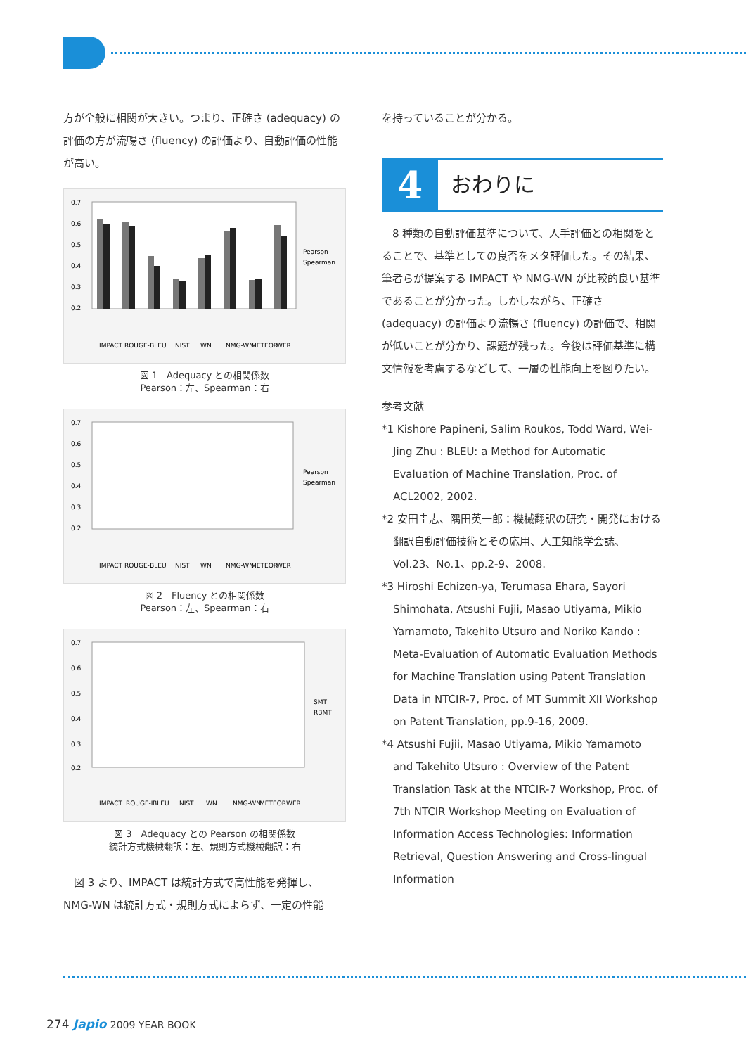方が全般に相関が大きい。つまり、正確さ (adequacy) の評価の方が流暢さ (fluency) の評価より、自動評価の性能が高い。
0.7
0.6
0.5
0.4
0.3
0.2
Pearson
Spearman
IMPACT
ROUGE-L
BLEU
NIST
WN
NMG-WN
METEOR
WER
図 1　Adequacy との相関係数
Pearson：左、Spearman：右
0.7
0.6
0.5
0.4
0.3
0.2
Pearson
Spearman
IMPACT
ROUGE-L
BLEU
NIST
WN
NMG-WN
METEOR
WER
図 2　Fluency との相関係数
Pearson：左、Spearman：右
0.7
0.6
0.5
0.4
0.3
0.2
SMT
RBMT
IMPACT
ROUGE-L
BLEU
NIST
WN
NMG-WN
METEOR
WER
図 3　Adequacy との Pearson の相関係数
統計方式機械翻訳：左、規則方式機械翻訳：右
　図 3 より、IMPACT は統計方式で高性能を発揮し、NMG-WN は統計方式・規則方式によらず、一定の性能
を持っていることが分かる。
4
おわりに
　8 種類の自動評価基準について、人手評価との相関をとることで、基準としての良否をメタ評価した。その結果、筆者らが提案する IMPACT や NMG-WN が比較的良い基準であることが分かった。しかしながら、正確さ (adequacy) の評価より流暢さ (fluency) の評価で、相関が低いことが分かり、課題が残った。今後は評価基準に構文情報を考慮するなどして、一層の性能向上を図りたい。
参考文献
*1 Kishore Papineni, Salim Roukos, Todd Ward, Wei-Jing Zhu : BLEU: a Method for Automatic Evaluation of Machine Translation, Proc. of ACL2002, 2002.
*2 安田圭志、隅田英一郎：機械翻訳の研究・開発における翻訳自動評価技術とその応用、人工知能学会誌、Vol.23、No.1、pp.2-9、2008.
*3 Hiroshi Echizen-ya, Terumasa Ehara, Sayori Shimohata, Atsushi Fujii, Masao Utiyama, Mikio Yamamoto, Takehito Utsuro and Noriko Kando : Meta-Evaluation of Automatic Evaluation Methods for Machine Translation using Patent Translation Data in NTCIR-7, Proc. of MT Summit XII Workshop on Patent Translation, pp.9-16, 2009.
*4 Atsushi Fujii, Masao Utiyama, Mikio Yamamoto and Takehito Utsuro : Overview of the Patent Translation Task at the NTCIR-7 Workshop, Proc. of 7th NTCIR Workshop Meeting on Evaluation of Information Access Technologies: Information Retrieval, Question Answering and Cross-lingual Information
274 Japio 2009 YEAR BOOK